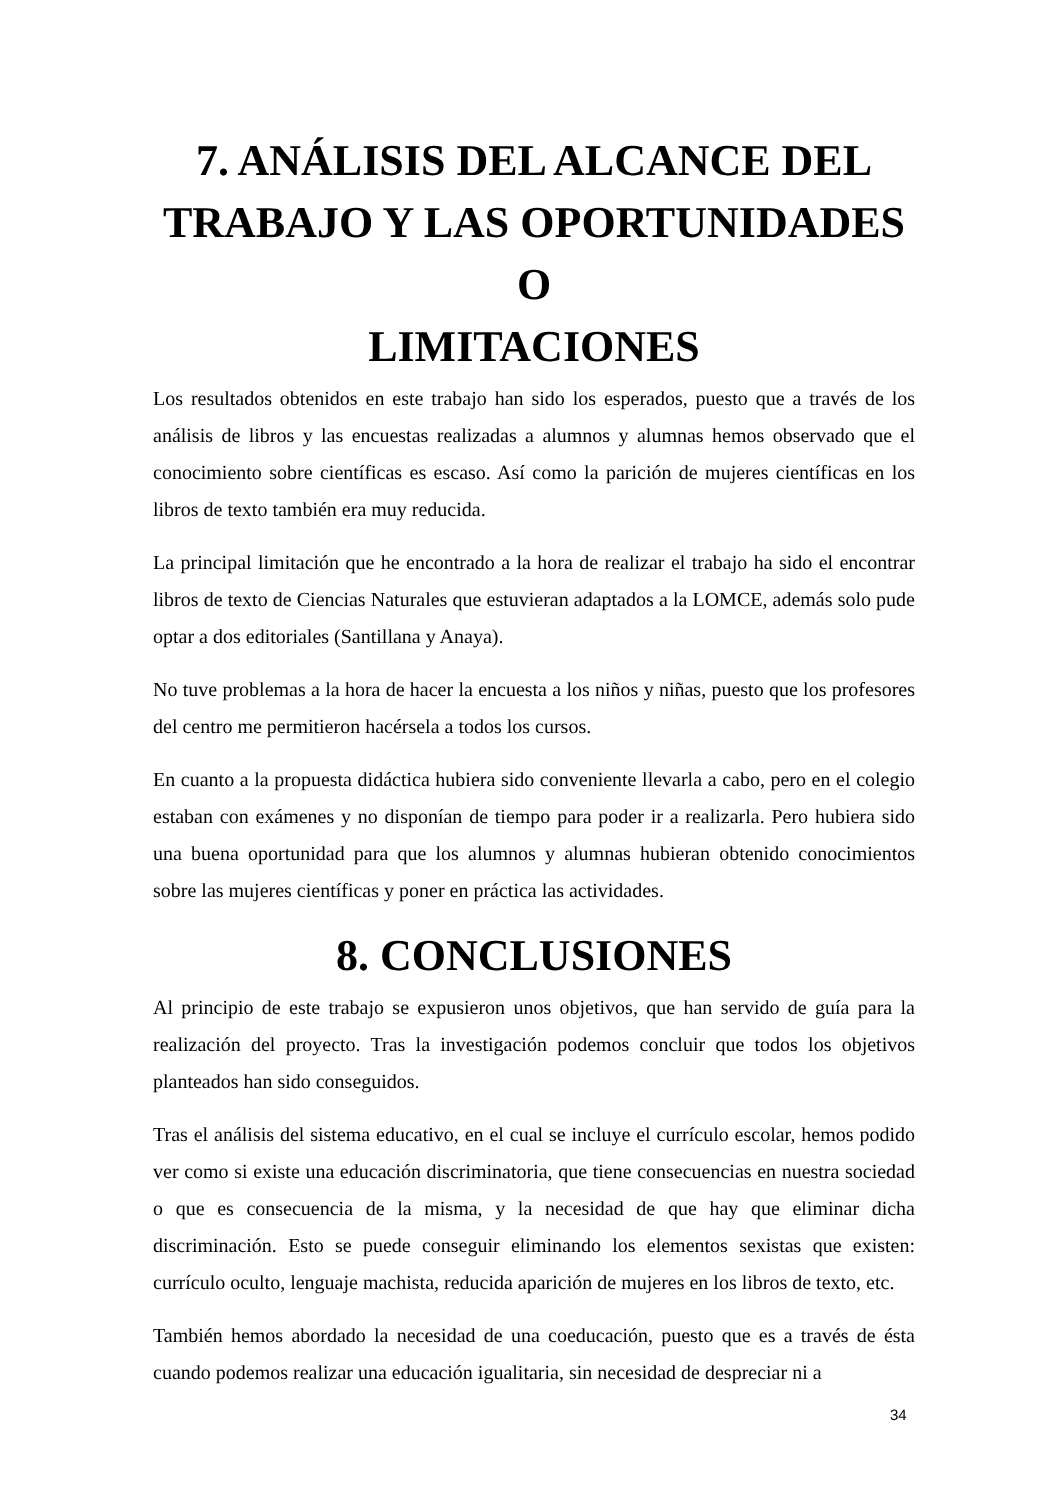7. ANÁLISIS DEL ALCANCE DEL
TRABAJO Y LAS OPORTUNIDADES O
LIMITACIONES
Los resultados obtenidos en este trabajo han sido los esperados, puesto que a través de los análisis de libros y las encuestas realizadas a alumnos y alumnas hemos observado que el conocimiento sobre científicas es escaso. Así como la parición de mujeres científicas en los libros de texto también era muy reducida.
La principal limitación que he encontrado a la hora de realizar el trabajo ha sido el encontrar libros de texto de Ciencias Naturales que estuvieran adaptados a la LOMCE, además solo pude optar a dos editoriales (Santillana y Anaya).
No tuve problemas a la hora de hacer la encuesta a los niños y niñas, puesto que los profesores del centro me permitieron hacérsela a todos los cursos.
En cuanto a la propuesta didáctica hubiera sido conveniente llevarla a cabo, pero en el colegio estaban con exámenes y no disponían de tiempo para poder ir a realizarla. Pero hubiera sido una buena oportunidad para que los alumnos y alumnas hubieran obtenido conocimientos sobre las mujeres científicas y poner en práctica las actividades.
8. CONCLUSIONES
Al principio de este trabajo se expusieron unos objetivos, que han servido de guía para la realización del proyecto. Tras la investigación podemos concluir que todos los objetivos planteados han sido conseguidos.
Tras el análisis del sistema educativo, en el cual se incluye el currículo escolar, hemos podido ver como si existe una educación discriminatoria, que tiene consecuencias en nuestra sociedad o que es consecuencia de la misma, y la necesidad de que hay que eliminar dicha discriminación. Esto se puede conseguir eliminando los elementos sexistas que existen: currículo oculto, lenguaje machista, reducida aparición de mujeres en los libros de texto, etc.
También hemos abordado la necesidad de una coeducación, puesto que es a través de ésta cuando podemos realizar una educación igualitaria, sin necesidad de despreciar ni a
34